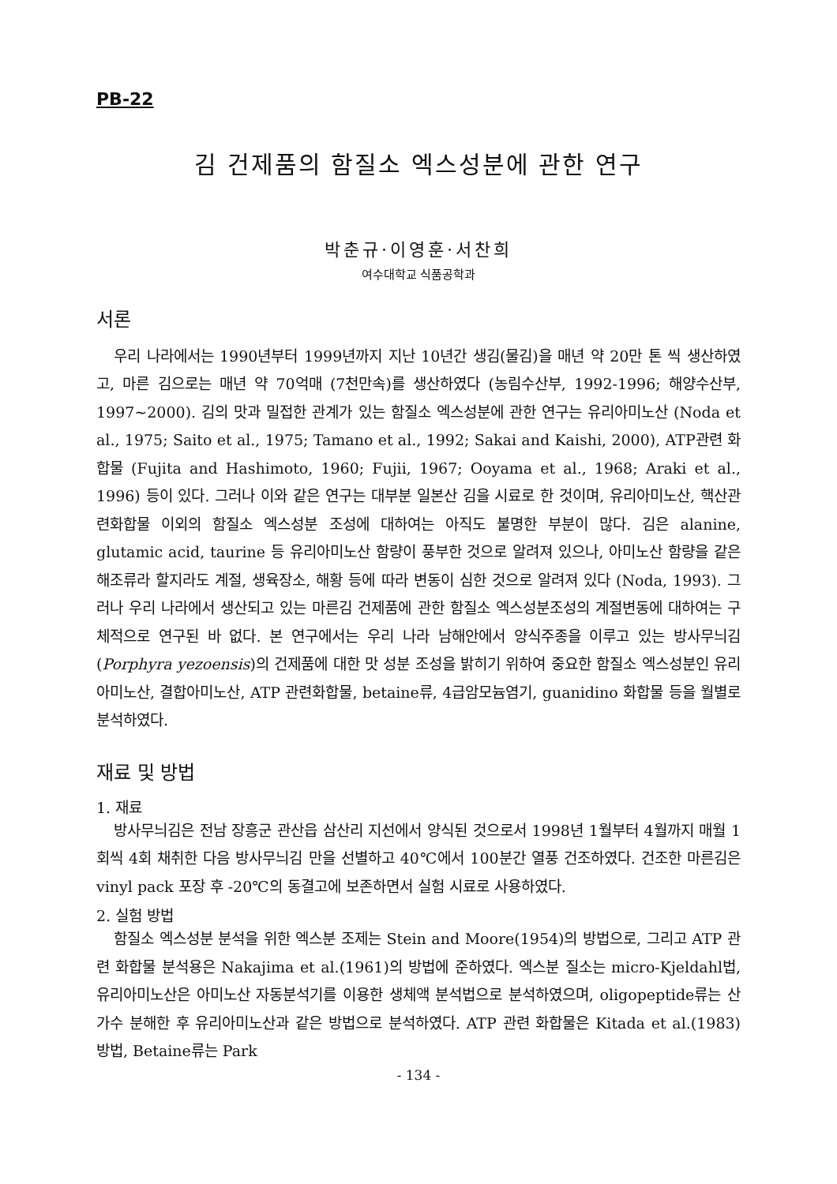PB-22
김 건제품의 함질소 엑스성분에 관한 연구
박춘규·이영훈·서찬희
여수대학교 식품공학과
서론
우리 나라에서는 1990년부터 1999년까지 지난 10년간 생김(물김)을 매년 약 20만 톤 씩 생산하였고, 마른 김으로는 매년 약 70억매 (7천만속)를 생산하였다 (농림수산부, 1992-1996; 해양수산부, 1997~2000). 김의 맛과 밀접한 관계가 있는 함질소 엑스성분에 관한 연구는 유리아미노산 (Noda et al., 1975; Saito et al., 1975; Tamano et al., 1992; Sakai and Kaishi, 2000), ATP관련 화합물 (Fujita and Hashimoto, 1960; Fujii, 1967; Ooyama et al., 1968; Araki et al., 1996) 등이 있다. 그러나 이와 같은 연구는 대부분 일본산 김을 시료로 한 것이며, 유리아미노산, 핵산관련화합물 이외의 함질소 엑스성분 조성에 대하여는 아직도 불명한 부분이 많다. 김은 alanine, glutamic acid, taurine 등 유리아미노산 함량이 풍부한 것으로 알려져 있으나, 아미노산 함량을 같은 해조류라 할지라도 계절, 생육장소, 해황 등에 따라 변동이 심한 것으로 알려져 있다 (Noda, 1993). 그러나 우리 나라에서 생산되고 있는 마른김 건제품에 관한 함질소 엑스성분조성의 계절변동에 대하여는 구체적으로 연구된 바 없다. 본 연구에서는 우리 나라 남해안에서 양식주종을 이루고 있는 방사무늬김 (Porphyra yezoensis)의 건제품에 대한 맛 성분 조성을 밝히기 위하여 중요한 함질소 엑스성분인 유리아미노산, 결합아미노산, ATP 관련화합물, betaine류, 4급암모늄염기, guanidino 화합물 등을 월별로 분석하였다.
재료 및 방법
1. 재료
방사무늬김은 전남 장흥군 관산읍 삼산리 지선에서 양식된 것으로서 1998년 1월부터 4월까지 매월 1회씩 4회 채취한 다음 방사무늬김 만을 선별하고 40℃에서 100분간 열풍 건조하였다. 건조한 마른김은 vinyl pack 포장 후 -20℃의 동결고에 보존하면서 실험 시료로 사용하였다.
2. 실험 방법
함질소 엑스성분 분석을 위한 엑스분 조제는 Stein and Moore(1954)의 방법으로, 그리고 ATP 관련 화합물 분석용은 Nakajima et al.(1961)의 방법에 준하였다. 엑스분 질소는 micro-Kjeldahl법, 유리아미노산은 아미노산 자동분석기를 이용한 생체액 분석법으로 분석하였으며, oligopeptide류는 산 가수 분해한 후 유리아미노산과 같은 방법으로 분석하였다. ATP 관련 화합물은 Kitada et al.(1983) 방법, Betaine류는 Park
- 134 -